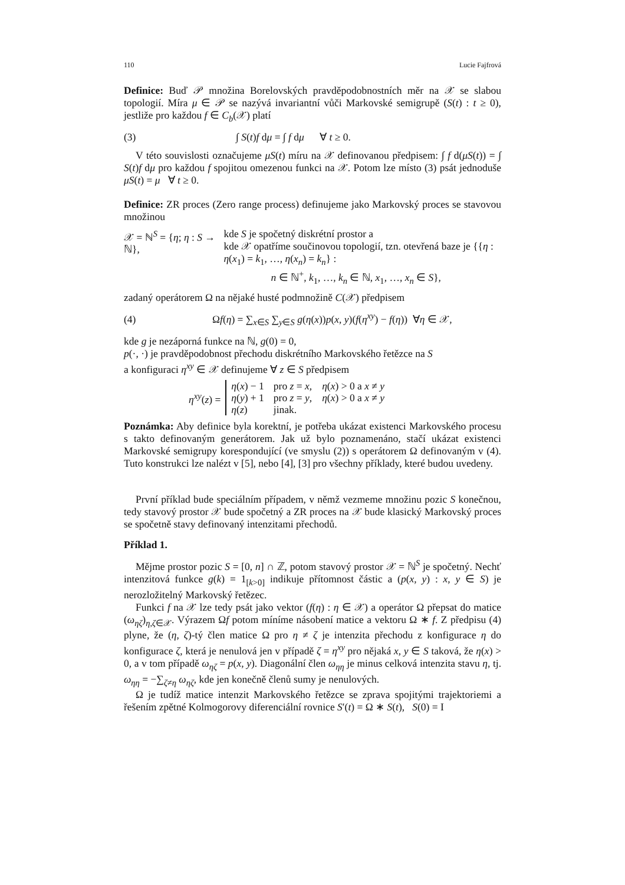110 Lucie Fajfrová
Definice: Buď 𝒫 množina Borelovských pravděpodobnostních měr na 𝒳 se slabou topologií. Míra μ ∈ 𝒫 se nazývá invariantní vůči Markovské semigrupě (S(t) : t ≥ 0), jestliže pro každou f ∈ C<sub>b</sub>(𝒳) platí
(3) ∫ S(t)f dμ = ∫ f dμ ∀ t ≥ 0.
V této souvislosti označujeme μS(t) míru na 𝒳 definovanou předpisem: ∫ f d(μS(t)) = ∫ S(t)f dμ pro každou f spojitou omezenou funkci na 𝒳. Potom lze místo (3) psát jednoduše μS(t) = μ ∀ t ≥ 0.
Definice: ZR proces (Zero range process) definujeme jako Markovský proces se stavovou množinou
𝒳 = ℕ<sup>S</sup> = {η; η : S → ℕ},
kde S je spočetný diskrétní prostor a
kde 𝒳 opatříme součinovou topologií, tzn. otevřená baze je {{η : η(x<sub>1</sub>) = k<sub>1</sub>, …, η(x<sub>n</sub>) = k<sub>n</sub>} :
n ∈ ℕ<sup>+</sup>, k<sub>1</sub>, …, k<sub>n</sub> ∈ ℕ, x<sub>1</sub>, …, x<sub>n</sub> ∈ S},
zadaný operátorem Ω na nějaké husté podmnožině C(𝒳) předpisem
(4) Ωf(η) = ∑<sub>x∈S</sub> ∑<sub>y∈S</sub> g(η(x))p(x, y)(f(η<sup>xy</sup>) − f(η)) ∀η ∈ 𝒳,
kde g je nezáporná funkce na ℕ, g(0) = 0,
p(·, ·) je pravděpodobnost přechodu diskrétního Markovského řetězce na S
a konfiguraci η<sup>xy</sup> ∈ 𝒳 definujeme ∀ z ∈ S předpisem
η<sup>xy</sup>(z) =
| η ( x ) − 1 | pro z = x , | η ( x ) > 0 a x ≠ y |
| η ( y ) + 1 | pro z = y , | η ( x ) > 0 a x ≠ y |
| η ( z ) | jinak. | |
Poznámka: Aby definice byla korektní, je potřeba ukázat existenci Markovského procesu s takto definovaným generátorem. Jak už bylo poznamenáno, stačí ukázat existenci Markovské semigrupy korespondující (ve smyslu (2)) s operátorem Ω definovaným v (4). Tuto konstrukci lze nalézt v [5], nebo [4], [3] pro všechny příklady, které budou uvedeny.
První příklad bude speciálním případem, v němž vezmeme množinu pozic S konečnou, tedy stavový prostor 𝒳 bude spočetný a ZR proces na 𝒳 bude klasický Markovský proces se spočetně stavy definovaný intenzitami přechodů.
Příklad 1.
Mějme prostor pozic S = [0, n] ∩ ℤ, potom stavový prostor 𝒳 = ℕ<sup>S</sup> je spočetný. Nechť intenzitová funkce g(k) = 1<sub>[k>0]</sub> indikuje přítomnost částic a (p(x, y) : x, y ∈ S) je nerozložitelný Markovský řetězec.
Funkci f na 𝒳 lze tedy psát jako vektor (f(η) : η ∈ 𝒳) a operátor Ω přepsat do matice (ω<sub>ηζ</sub>)<sub>η,ζ∈𝒳</sub>. Výrazem Ωf potom míníme násobení matice a vektoru Ω ∗ f. Z předpisu (4) plyne, že (η, ζ)-tý člen matice Ω pro η ≠ ζ je intenzita přechodu z konfigurace η do konfigurace ζ, která je nenulová jen v případě ζ = η<sup>xy</sup> pro nějaká x, y ∈ S taková, že η(x) > 0, a v tom případě ω<sub>ηζ</sub> = p(x, y). Diagonální člen ω<sub>ηη</sub> je minus celková intenzita stavu η, tj. ω<sub>ηη</sub> = −∑<sub>ζ≠η</sub> ω<sub>ηζ</sub>, kde jen konečně členů sumy je nenulových.
Ω je tudíž matice intenzit Markovského řetězce se zprava spojitými trajektoriemi a řešením zpětné Kolmogorovy diferenciální rovnice S′(t) = Ω ∗ S(t), S(0) = I